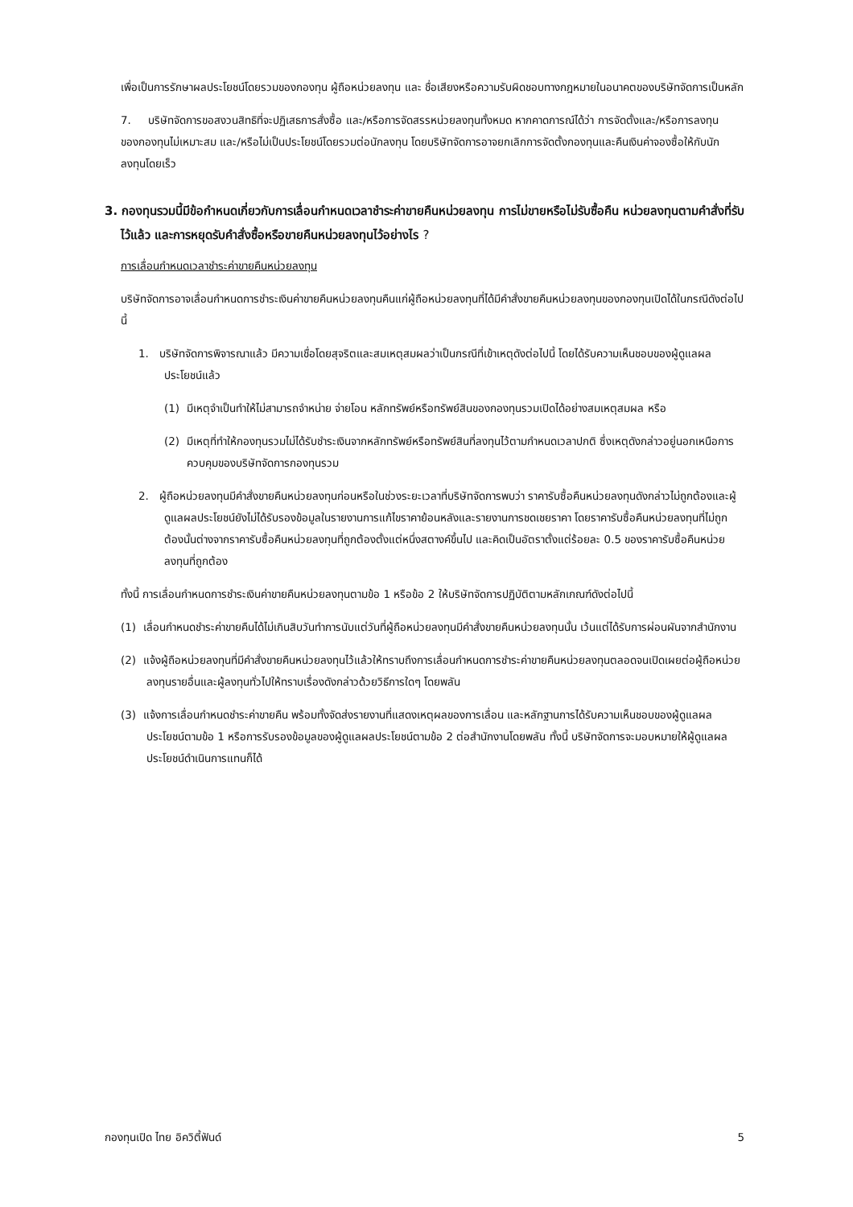เพื่อเป็นการรักษาผลประโยชน์โดยรวมของกองทุน ผู้ถือหน่วยลงทุน และ ชื่อเสียงหรือความรับผิดชอบทางกฎหมายในอนาคตของบริษัทจัดการเป็นหลัก
7. บริษัทจัดการขอสงวนสิทธิที่จะปฏิเสธการสั่งซื้อ และ/หรือการจัดสรรหน่วยลงทุนทั้งหมด หากคาดการณ์ได้ว่า การจัดตั้งและ/หรือการลงทุนของกองทุนไม่เหมาะสม และ/หรือไม่เป็นประโยชน์โดยรวมต่อนักลงทุน โดยบริษัทจัดการอาจยกเลิกการจัดตั้งกองทุนและคืนเงินค่าจองซื้อให้กับนักลงทุนโดยเร็ว
3. กองทุนรวมนี้มีข้อกำหนดเกี่ยวกับการเลื่อนกำหนดเวลาชำระค่าขายคืนหน่วยลงทุน การไม่ขายหรือไม่รับซื้อคืน หน่วยลงทุนตามคำสั่งที่รับไว้แล้ว และการหยุดรับคำสั่งซื้อหรือขายคืนหน่วยลงทุนไว้อย่างไร ?
การเลื่อนกำหนดเวลาชำระค่าขายคืนหน่วยลงทุน
บริษัทจัดการอาจเลื่อนกำหนดการชำระเงินค่าขายคืนหน่วยลงทุนคืนแก่ผู้ถือหน่วยลงทุนที่ได้มีคำสั่งขายคืนหน่วยลงทุนของกองทุนเปิดได้ในกรณีดังต่อไปนี้
1. บริษัทจัดการพิจารณาแล้ว มีความเชื่อโดยสุจริตและสมเหตุสมผลว่าเป็นกรณีที่เข้าเหตุดังต่อไปนี้ โดยได้รับความเห็นชอบของผู้ดูแลผลประโยชน์แล้ว
(1) มีเหตุจำเป็นทำให้ไม่สามารถจำหน่าย จ่ายโอน หลักทรัพย์หรือทรัพย์สินของกองทุนรวมเปิดได้อย่างสมเหตุสมผล หรือ
(2) มีเหตุที่ทำให้กองทุนรวมไม่ได้รับชำระเงินจากหลักทรัพย์หรือทรัพย์สินที่ลงทุนไว้ตามกำหนดเวลาปกติ ซึ่งเหตุดังกล่าวอยู่นอกเหนือการควบคุมของบริษัทจัดการกองทุนรวม
2. ผู้ถือหน่วยลงทุนมีคำสั่งขายคืนหน่วยลงทุนก่อนหรือในช่วงระยะเวลาที่บริษัทจัดการพบว่า ราคารับซื้อคืนหน่วยลงทุนดังกล่าวไม่ถูกต้องและผู้ดูแลผลประโยชน์ยังไม่ได้รับรองข้อมูลในรายงานการแก้ไขราคาย้อนหลังและรายงานการชดเชยราคา โดยราคารับซื้อคืนหน่วยลงทุนที่ไม่ถูกต้องนั้นต่างจากราคารับซื้อคืนหน่วยลงทุนที่ถูกต้องตั้งแต่หนึ่งสตางค์ขึ้นไป และคิดเป็นอัตราตั้งแต่ร้อยละ 0.5 ของราคารับซื้อคืนหน่วยลงทุนที่ถูกต้อง
ทั้งนี้ การเลื่อนกำหนดการชำระเงินค่าขายคืนหน่วยลงทุนตามข้อ 1 หรือข้อ 2 ให้บริษัทจัดการปฏิบัติตามหลักเกณฑ์ดังต่อไปนี้
(1) เลื่อนกำหนดชำระค่าขายคืนได้ไม่เกินสิบวันทำการนับแต่วันที่ผู้ถือหน่วยลงทุนมีคำสั่งขายคืนหน่วยลงทุนนั้น เว้นแต่ได้รับการผ่อนผันจากสำนักงาน
(2) แจ้งผู้ถือหน่วยลงทุนที่มีคำสั่งขายคืนหน่วยลงทุนไว้แล้วให้ทราบถึงการเลื่อนกำหนดการชำระค่าขายคืนหน่วยลงทุนตลอดจนเปิดเผยต่อผู้ถือหน่วยลงทุนรายอื่นและผู้ลงทุนทั่วไปให้ทราบเรื่องดังกล่าวด้วยวิธีการใดๆ โดยพลัน
(3) แจ้งการเลื่อนกำหนดชำระค่าขายคืน พร้อมทั้งจัดส่งรายงานที่แสดงเหตุผลของการเลื่อน และหลักฐานการได้รับความเห็นชอบของผู้ดูแลผลประโยชน์ตามข้อ 1 หรือการรับรองข้อมูลของผู้ดูแลผลประโยชน์ตามข้อ 2 ต่อสำนักงานโดยพลัน ทั้งนี้ บริษัทจัดการจะมอบหมายให้ผู้ดูแลผลประโยชน์ดำเนินการแทนก็ได้
กองทุนเปิด ไทย อิควิตี้ฟันด์ 5